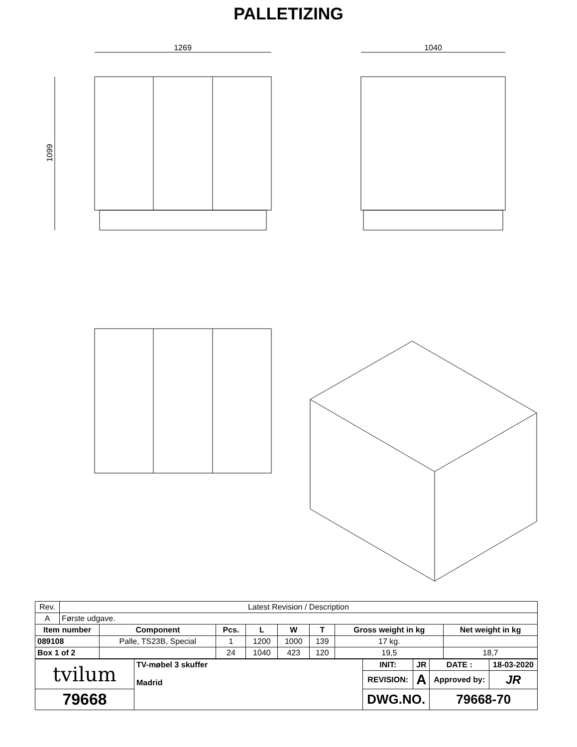PALLETIZING
1269
1099
1040
| Rev. | Latest Revision / Description | | | | | | | |
| A | Første udgave. | | | | | | | |
| Item number | | Component | Pcs. | L | W | T | Gross weight in kg | Net weight in kg |
| 089108 | | Palle, TS23B, Special | 1 | 1200 | 1000 | 139 | 17 kg. | |
| Box 1 of 2 | | | 24 | 1040 | 423 | 120 | 19,5 | 18,7 |
| tvilum | TV-møbel 3 skuffer Madrid | INIT: | JR | DATE : | 18-03-2020 |
| | | REVISION: | A | Approved by: | JR |
| 79668 | | DWG.NO. | | 79668-70 | |